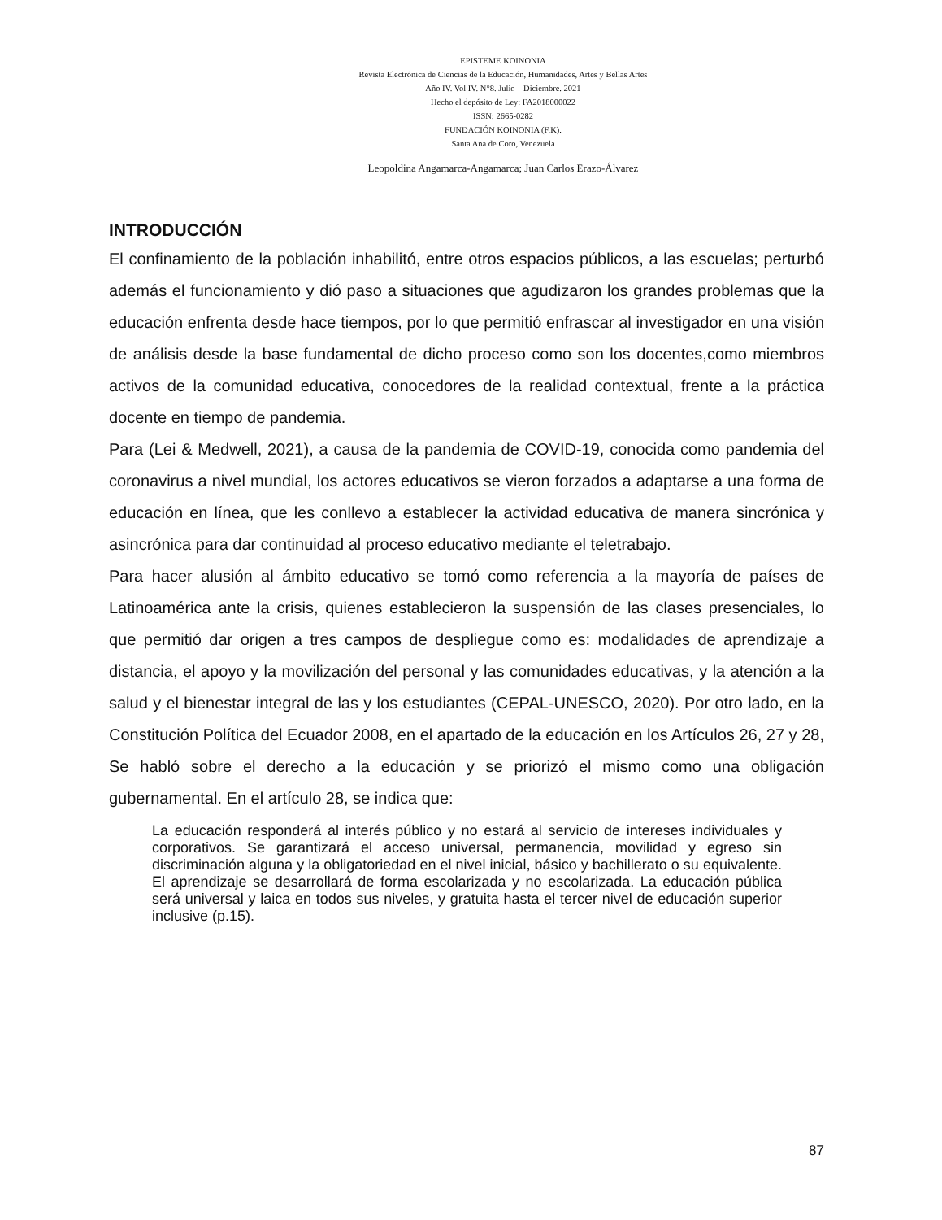EPISTEME KOINONIA
Revista Electrónica de Ciencias de la Educación, Humanidades, Artes y Bellas Artes
Año IV. Vol IV. N°8. Julio – Diciembre. 2021
Hecho el depósito de Ley: FA2018000022
ISSN: 2665-0282
FUNDACIÓN KOINONIA (F.K).
Santa Ana de Coro, Venezuela
Leopoldina Angamarca-Angamarca; Juan Carlos Erazo-Álvarez
INTRODUCCIÓN
El confinamiento de la población inhabilitó, entre otros espacios públicos, a las escuelas; perturbó además el funcionamiento y dió paso a situaciones que agudizaron los grandes problemas que la educación enfrenta desde hace tiempos, por lo que permitió enfrascar al investigador en una visión de análisis desde la base fundamental de dicho proceso como son los docentes,como miembros activos de la comunidad educativa, conocedores de la realidad contextual, frente a la práctica docente en tiempo de pandemia.
Para (Lei & Medwell, 2021), a causa de la pandemia de COVID-19, conocida como pandemia del coronavirus a nivel mundial, los actores educativos se vieron forzados a adaptarse a una forma de educación en línea, que les conllevo a establecer la actividad educativa de manera sincrónica y asincrónica para dar continuidad al proceso educativo mediante el teletrabajo.
Para hacer alusión al ámbito educativo se tomó como referencia a la mayoría de países de Latinoamérica ante la crisis, quienes establecieron la suspensión de las clases presenciales, lo que permitió dar origen a tres campos de despliegue como es: modalidades de aprendizaje a distancia, el apoyo y la movilización del personal y las comunidades educativas, y la atención a la salud y el bienestar integral de las y los estudiantes (CEPAL-UNESCO, 2020). Por otro lado, en la Constitución Política del Ecuador 2008, en el apartado de la educación en los Artículos 26, 27 y 28, Se habló sobre el derecho a la educación y se priorizó el mismo como una obligación gubernamental. En el artículo 28, se indica que:
La educación responderá al interés público y no estará al servicio de intereses individuales y corporativos. Se garantizará el acceso universal, permanencia, movilidad y egreso sin discriminación alguna y la obligatoriedad en el nivel inicial, básico y bachillerato o su equivalente. El aprendizaje se desarrollará de forma escolarizada y no escolarizada. La educación pública será universal y laica en todos sus niveles, y gratuita hasta el tercer nivel de educación superior inclusive (p.15).
87